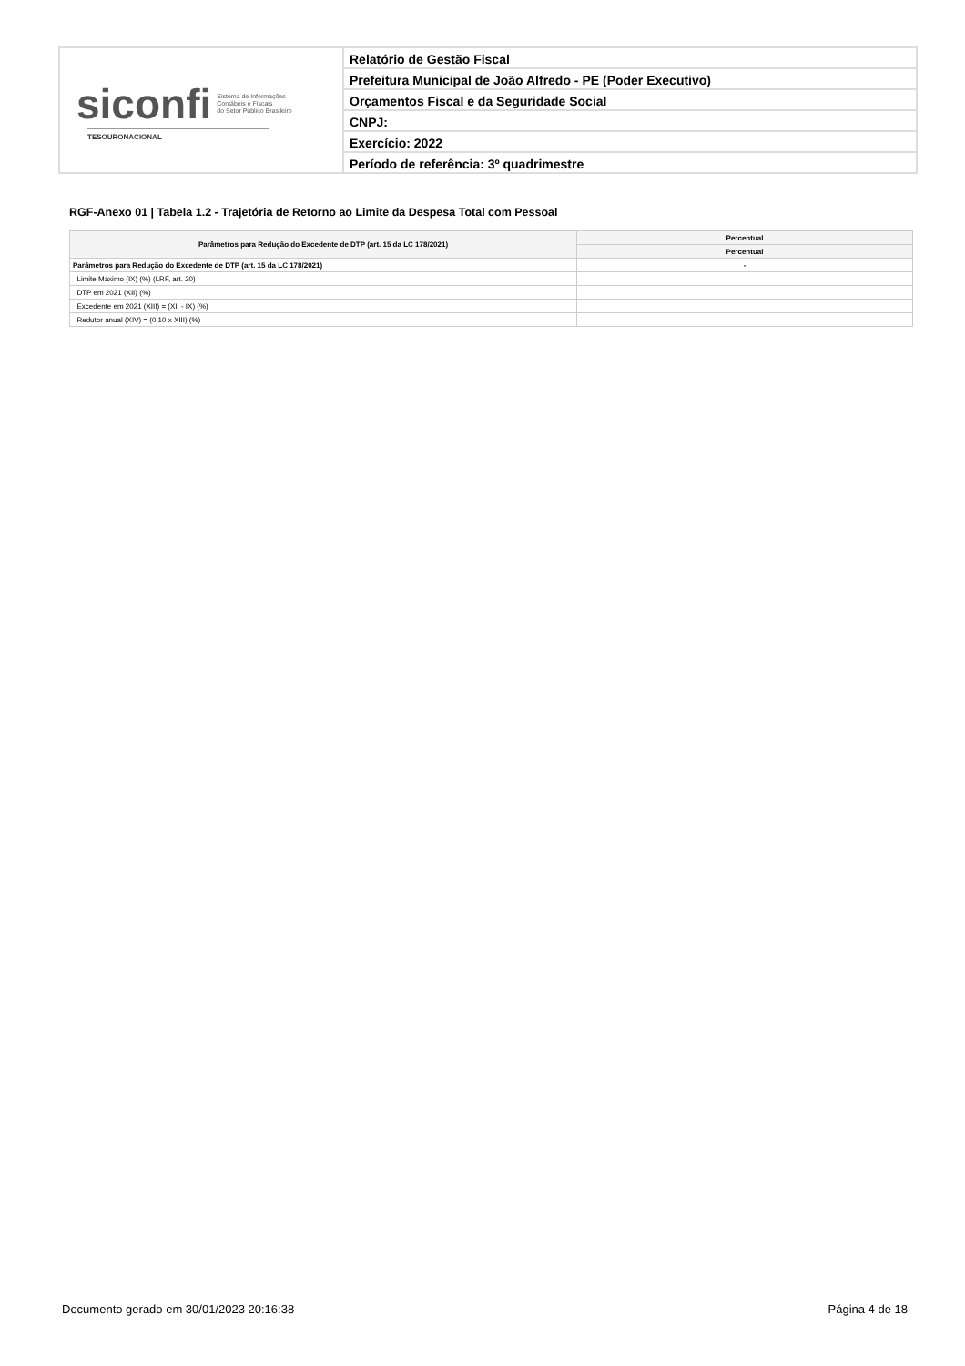siconfi Sistema de Informações
Contábeis e Fiscais
do Setor Público Brasileiro
TESOURONACIONAL
Relatório de Gestão Fiscal
Prefeitura Municipal de João Alfredo - PE (Poder Executivo)
Orçamentos Fiscal e da Seguridade Social
CNPJ:
Exercício: 2022
Período de referência: 3º quadrimestre
RGF-Anexo 01 | Tabela 1.2 - Trajetória de Retorno ao Limite da Despesa Total com Pessoal
| Parâmetros para Redução do Excedente de DTP (art. 15 da LC 178/2021) | Percentual |
| --- | --- |
| | Percentual |
| Parâmetros para Redução do Excedente de DTP (art. 15 da LC 178/2021) | - |
| Limite Máximo (IX) (%) (LRF, art. 20) | |
| DTP em 2021 (XII) (%) | |
| Excedente em 2021 (XIII) = (XII - IX) (%) | |
| Redutor anual (XIV) = (0,10 x XIII) (%) | |
Documento gerado em 30/01/2023 20:16:38 Página 4 de 18